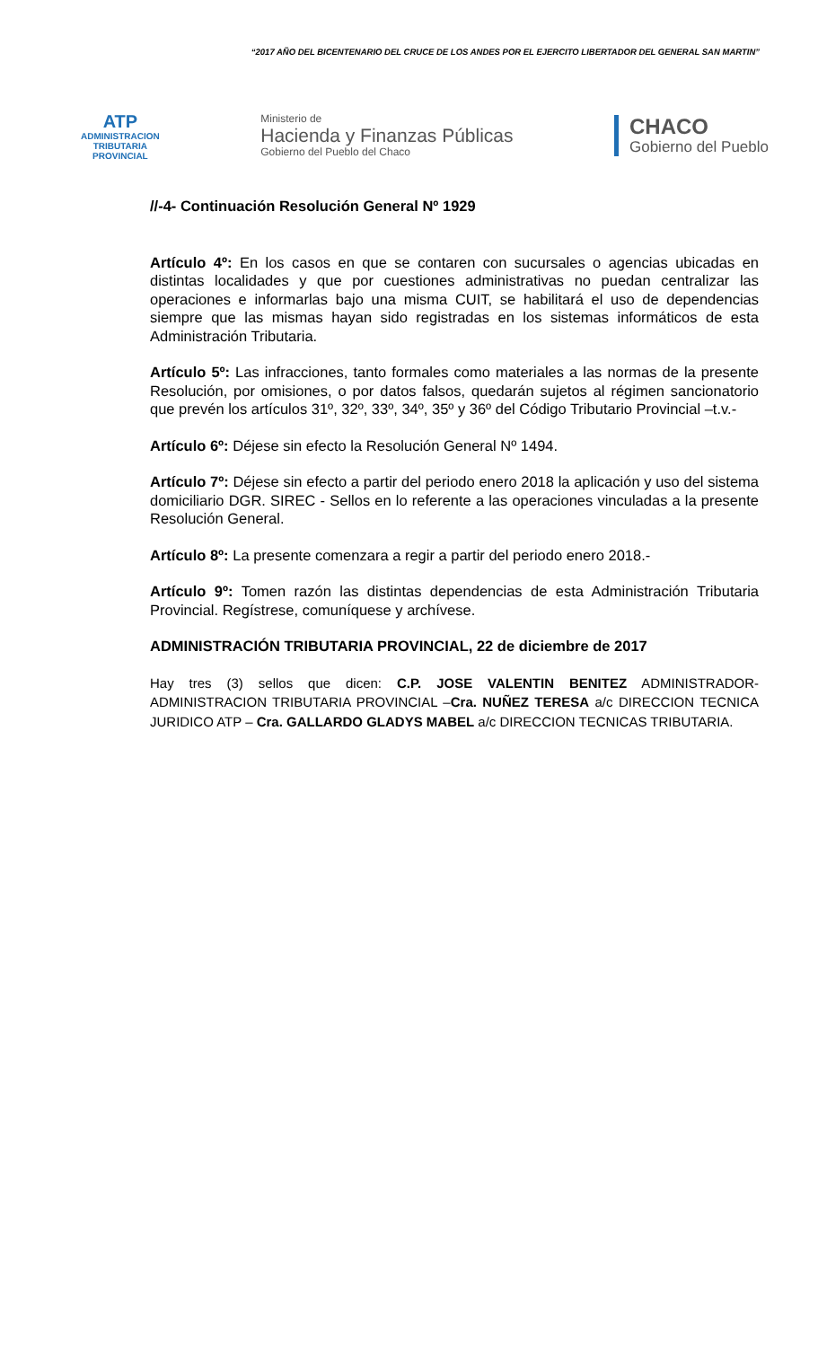“2017 AÑO DEL BICENTENARIO DEL CRUCE DE LOS ANDES POR EL EJERCITO LIBERTADOR DEL GENERAL SAN MARTIN”
ATP
ADMINISTRACION
TRIBUTARIA
PROVINCIAL
Ministerio de
Hacienda y Finanzas Públicas
Gobierno del Pueblo del Chaco
CHACO
Gobierno del Pueblo
//-4- Continuación Resolución General Nº 1929
Artículo 4º: En los casos en que se contaren con sucursales o agencias ubicadas en distintas localidades y que por cuestiones administrativas no puedan centralizar las operaciones e informarlas bajo una misma CUIT, se habilitará el uso de dependencias siempre que las mismas hayan sido registradas en los sistemas informáticos de esta Administración Tributaria.
Artículo 5º: Las infracciones, tanto formales como materiales a las normas de la presente Resolución, por omisiones, o por datos falsos, quedarán sujetos al régimen sancionatorio que prevén los artículos 31º, 32º, 33º, 34º, 35º y 36º del Código Tributario Provincial –t.v.-
Artículo 6º: Déjese sin efecto la Resolución General Nº 1494.
Artículo 7º: Déjese sin efecto a partir del periodo enero 2018 la aplicación y uso del sistema domiciliario DGR. SIREC - Sellos en lo referente a las operaciones vinculadas a la presente Resolución General.
Artículo 8º: La presente comenzara a regir a partir del periodo enero 2018.-
Artículo 9º: Tomen razón las distintas dependencias de esta Administración Tributaria Provincial. Regístrese, comuníquese y archívese.
ADMINISTRACIÓN TRIBUTARIA PROVINCIAL, 22 de diciembre de 2017
Hay tres (3) sellos que dicen: C.P. JOSE VALENTIN BENITEZ ADMINISTRADOR-ADMINISTRACION TRIBUTARIA PROVINCIAL –Cra. NUÑEZ TERESA a/c DIRECCION TECNICA JURIDICO ATP – Cra. GALLARDO GLADYS MABEL a/c DIRECCION TECNICAS TRIBUTARIA.